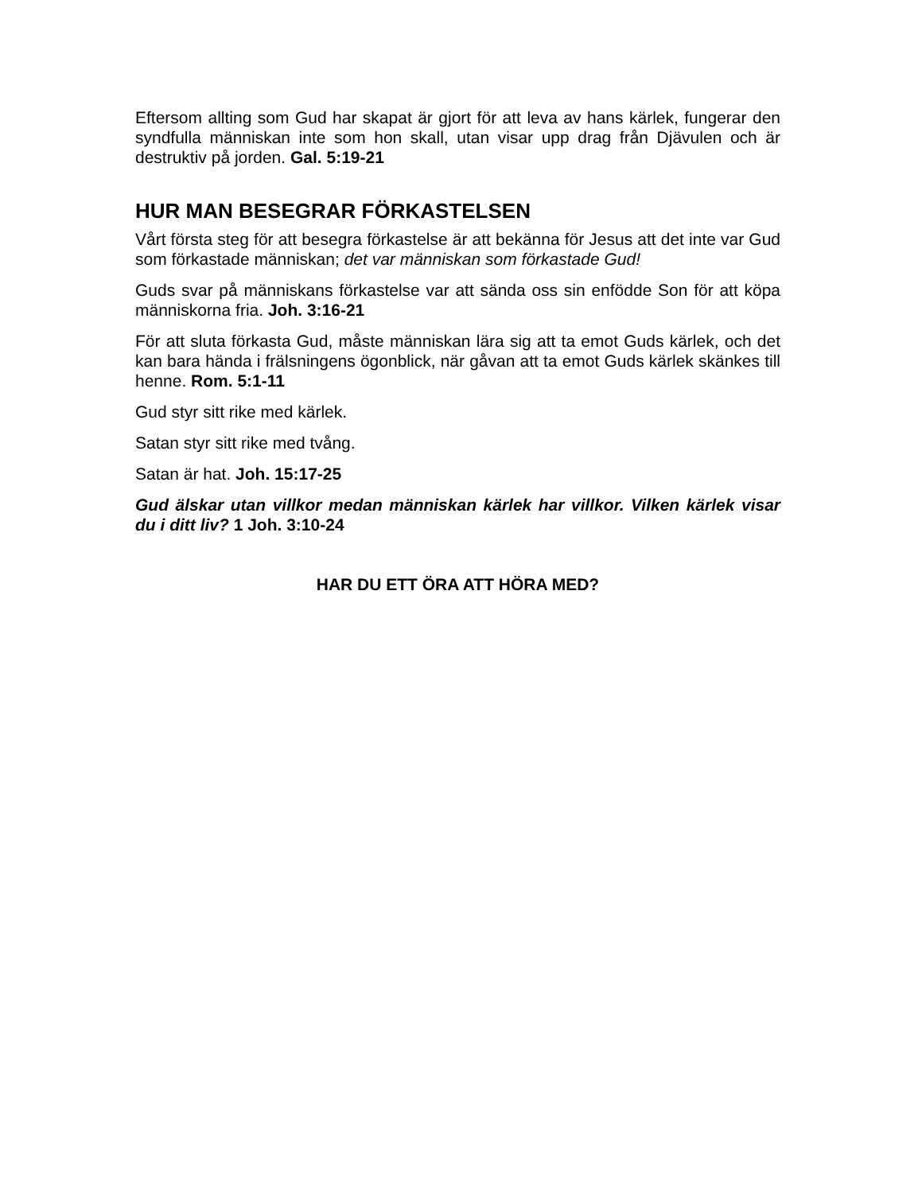Eftersom allting som Gud har skapat är gjort för att leva av hans kärlek, fungerar den syndfulla människan inte som hon skall, utan visar upp drag från Djävulen och är destruktiv på jorden. Gal. 5:19-21
HUR MAN BESEGRAR FÖRKASTELSEN
Vårt första steg för att besegra förkastelse är att bekänna för Jesus att det inte var Gud som förkastade människan; det var människan som förkastade Gud!
Guds svar på människans förkastelse var att sända oss sin enfödde Son för att köpa människorna fria. Joh. 3:16-21
För att sluta förkasta Gud, måste människan lära sig att ta emot Guds kärlek, och det kan bara hända i frälsningens ögonblick, när gåvan att ta emot Guds kärlek skänkes till henne. Rom. 5:1-11
Gud styr sitt rike med kärlek.
Satan styr sitt rike med tvång.
Satan är hat. Joh. 15:17-25
Gud älskar utan villkor medan människan kärlek har villkor. Vilken kärlek visar du i ditt liv? 1 Joh. 3:10-24
HAR DU ETT ÖRA ATT HÖRA MED?